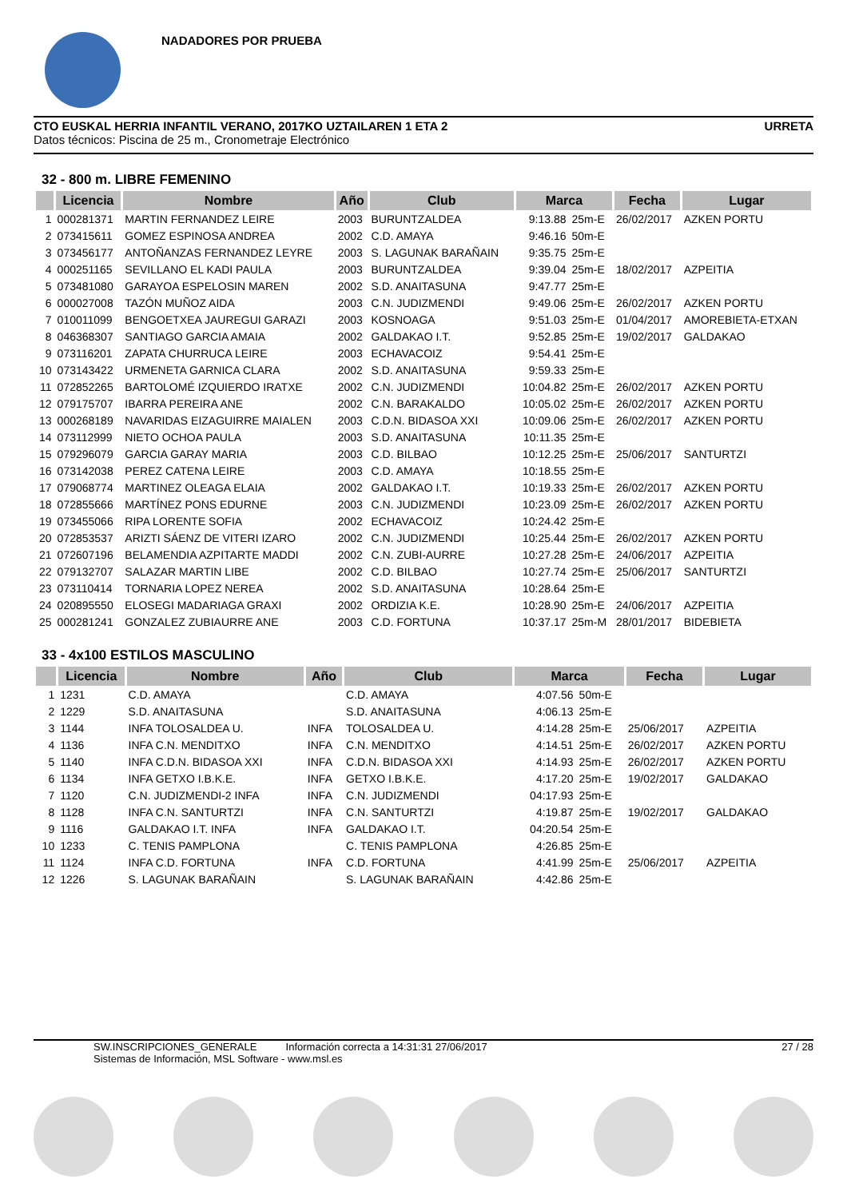NADADORES POR PRUEBA
CTO EUSKAL HERRIA INFANTIL VERANO, 2017KO UZTAILAREN 1 ETA 2 URRETA
Datos técnicos: Piscina de 25 m., Cronometraje Electrónico
32 - 800 m. LIBRE FEMENINO
| | Licencia | Nombre | Año | Club | Marca | | Fecha | Lugar |
| --- | --- | --- | --- | --- | --- | --- | --- | --- |
| 1 | 000281371 | MARTIN FERNANDEZ LEIRE | 2003 | BURUNTZALDEA | 9:13.88 | 25m-E | 26/02/2017 | AZKEN PORTU |
| 2 | 073415611 | GOMEZ ESPINOSA ANDREA | 2002 | C.D. AMAYA | 9:46.16 | 50m-E | | |
| 3 | 073456177 | ANTOÑANZAS FERNANDEZ LEYRE | 2003 | S. LAGUNAK BARAÑAIN | 9:35.75 | 25m-E | | |
| 4 | 000251165 | SEVILLANO EL KADI PAULA | 2003 | BURUNTZALDEA | 9:39.04 | 25m-E | 18/02/2017 | AZPEITIA |
| 5 | 073481080 | GARAYOA ESPELOSIN MAREN | 2002 | S.D. ANAITASUNA | 9:47.77 | 25m-E | | |
| 6 | 000027008 | TAZÓN MUÑOZ AIDA | 2003 | C.N. JUDIZMENDI | 9:49.06 | 25m-E | 26/02/2017 | AZKEN PORTU |
| 7 | 010011099 | BENGOETXEA JAUREGUI GARAZI | 2003 | KOSNOAGA | 9:51.03 | 25m-E | 01/04/2017 | AMOREBIETA-ETXAN |
| 8 | 046368307 | SANTIAGO GARCIA AMAIA | 2002 | GALDAKAO I.T. | 9:52.85 | 25m-E | 19/02/2017 | GALDAKAO |
| 9 | 073116201 | ZAPATA CHURRUCA LEIRE | 2003 | ECHAVACOIZ | 9:54.41 | 25m-E | | |
| 10 | 073143422 | URMENETA GARNICA CLARA | 2002 | S.D. ANAITASUNA | 9:59.33 | 25m-E | | |
| 11 | 072852265 | BARTOLOMÉ IZQUIERDO IRATXE | 2002 | C.N. JUDIZMENDI | 10:04.82 | 25m-E | 26/02/2017 | AZKEN PORTU |
| 12 | 079175707 | IBARRA PEREIRA ANE | 2002 | C.N. BARAKALDO | 10:05.02 | 25m-E | 26/02/2017 | AZKEN PORTU |
| 13 | 000268189 | NAVARIDAS EIZAGUIRRE MAIALEN | 2003 | C.D.N. BIDASOA XXI | 10:09.06 | 25m-E | 26/02/2017 | AZKEN PORTU |
| 14 | 073112999 | NIETO OCHOA PAULA | 2003 | S.D. ANAITASUNA | 10:11.35 | 25m-E | | |
| 15 | 079296079 | GARCIA GARAY MARIA | 2003 | C.D. BILBAO | 10:12.25 | 25m-E | 25/06/2017 | SANTURTZI |
| 16 | 073142038 | PEREZ CATENA LEIRE | 2003 | C.D. AMAYA | 10:18.55 | 25m-E | | |
| 17 | 079068774 | MARTINEZ OLEAGA ELAIA | 2002 | GALDAKAO I.T. | 10:19.33 | 25m-E | 26/02/2017 | AZKEN PORTU |
| 18 | 072855666 | MARTÍNEZ PONS EDURNE | 2003 | C.N. JUDIZMENDI | 10:23.09 | 25m-E | 26/02/2017 | AZKEN PORTU |
| 19 | 073455066 | RIPA LORENTE SOFIA | 2002 | ECHAVACOIZ | 10:24.42 | 25m-E | | |
| 20 | 072853537 | ARIZTI SÁENZ DE VITERI IZARO | 2002 | C.N. JUDIZMENDI | 10:25.44 | 25m-E | 26/02/2017 | AZKEN PORTU |
| 21 | 072607196 | BELAMENDIA AZPITARTE MADDI | 2002 | C.N. ZUBI-AURRE | 10:27.28 | 25m-E | 24/06/2017 | AZPEITIA |
| 22 | 079132707 | SALAZAR MARTIN LIBE | 2002 | C.D. BILBAO | 10:27.74 | 25m-E | 25/06/2017 | SANTURTZI |
| 23 | 073110414 | TORNARIA LOPEZ NEREA | 2002 | S.D. ANAITASUNA | 10:28.64 | 25m-E | | |
| 24 | 020895550 | ELOSEGI MADARIAGA GRAXI | 2002 | ORDIZIA K.E. | 10:28.90 | 25m-E | 24/06/2017 | AZPEITIA |
| 25 | 000281241 | GONZALEZ ZUBIAURRE ANE | 2003 | C.D. FORTUNA | 10:37.17 | 25m-M | 28/01/2017 | BIDEBIETA |
33 - 4x100 ESTILOS MASCULINO
| | Licencia | Nombre | Año | Club | Marca | | Fecha | Lugar |
| --- | --- | --- | --- | --- | --- | --- | --- | --- |
| 1 | 1231 | C.D. AMAYA | | C.D. AMAYA | 4:07.56 | 50m-E | | |
| 2 | 1229 | S.D. ANAITASUNA | | S.D. ANAITASUNA | 4:06.13 | 25m-E | | |
| 3 | 1144 | INFA TOLOSALDEA U. | INFA | TOLOSALDEA U. | 4:14.28 | 25m-E | 25/06/2017 | AZPEITIA |
| 4 | 1136 | INFA C.N. MENDITXO | INFA | C.N. MENDITXO | 4:14.51 | 25m-E | 26/02/2017 | AZKEN PORTU |
| 5 | 1140 | INFA C.D.N. BIDASOA XXI | INFA | C.D.N. BIDASOA XXI | 4:14.93 | 25m-E | 26/02/2017 | AZKEN PORTU |
| 6 | 1134 | INFA GETXO I.B.K.E. | INFA | GETXO I.B.K.E. | 4:17.20 | 25m-E | 19/02/2017 | GALDAKAO |
| 7 | 1120 | C.N. JUDIZMENDI-2 INFA | INFA | C.N. JUDIZMENDI | 04:17.93 | 25m-E | | |
| 8 | 1128 | INFA C.N. SANTURTZI | INFA | C.N. SANTURTZI | 4:19.87 | 25m-E | 19/02/2017 | GALDAKAO |
| 9 | 1116 | GALDAKAO I.T. INFA | INFA | GALDAKAO I.T. | 04:20.54 | 25m-E | | |
| 10 | 1233 | C. TENIS PAMPLONA | | C. TENIS PAMPLONA | 4:26.85 | 25m-E | | |
| 11 | 1124 | INFA C.D. FORTUNA | INFA | C.D. FORTUNA | 4:41.99 | 25m-E | 25/06/2017 | AZPEITIA |
| 12 | 1226 | S. LAGUNAK BARAÑAIN | | S. LAGUNAK BARAÑAIN | 4:42.86 | 25m-E | | |
SW.INSCRIPCIONES_GENERALE Información correcta a 14:31:31 27/06/2017
Sistemas de Información, MSL Software - www.msl.es
27 / 28